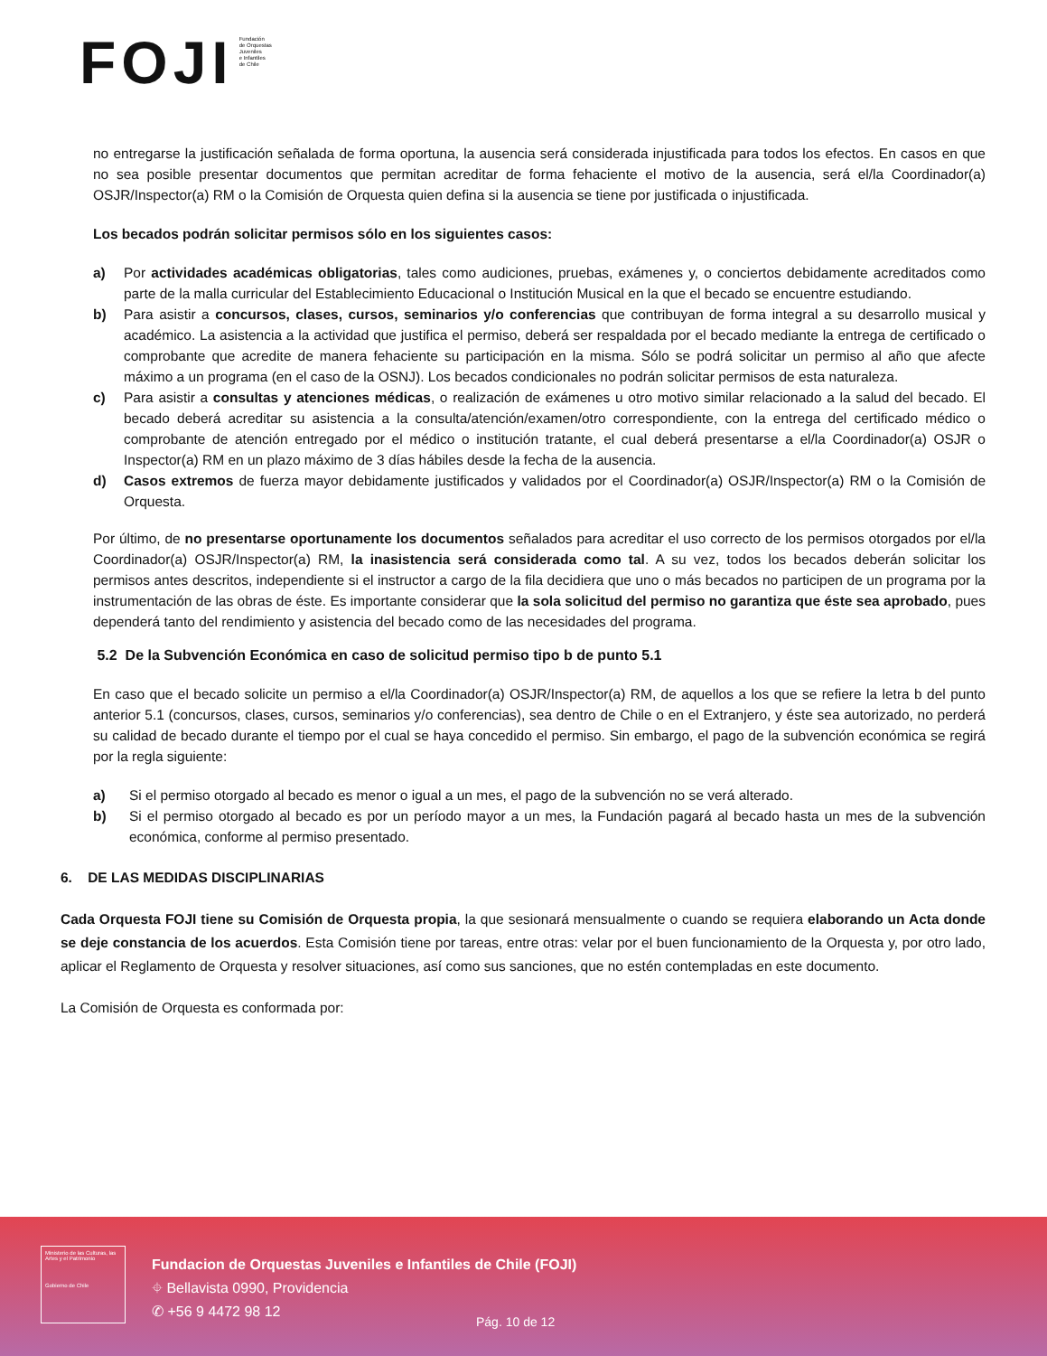FOJI
Fundación
de Orquestas
Juveniles
e Infantiles
de Chile
no entregarse la justificación señalada de forma oportuna, la ausencia será considerada injustificada para todos los efectos. En casos en que no sea posible presentar documentos que permitan acreditar de forma fehaciente el motivo de la ausencia, será el/la Coordinador(a) OSJR/Inspector(a) RM o la Comisión de Orquesta quien defina si la ausencia se tiene por justificada o injustificada.
Los becados podrán solicitar permisos sólo en los siguientes casos:
a) Por actividades académicas obligatorias, tales como audiciones, pruebas, exámenes y, o conciertos debidamente acreditados como parte de la malla curricular del Establecimiento Educacional o Institución Musical en la que el becado se encuentre estudiando.
b) Para asistir a concursos, clases, cursos, seminarios y/o conferencias que contribuyan de forma integral a su desarrollo musical y académico. La asistencia a la actividad que justifica el permiso, deberá ser respaldada por el becado mediante la entrega de certificado o comprobante que acredite de manera fehaciente su participación en la misma. Sólo se podrá solicitar un permiso al año que afecte máximo a un programa (en el caso de la OSNJ). Los becados condicionales no podrán solicitar permisos de esta naturaleza.
c) Para asistir a consultas y atenciones médicas, o realización de exámenes u otro motivo similar relacionado a la salud del becado. El becado deberá acreditar su asistencia a la consulta/atención/examen/otro correspondiente, con la entrega del certificado médico o comprobante de atención entregado por el médico o institución tratante, el cual deberá presentarse a el/la Coordinador(a) OSJR o Inspector(a) RM en un plazo máximo de 3 días hábiles desde la fecha de la ausencia.
d) Casos extremos de fuerza mayor debidamente justificados y validados por el Coordinador(a) OSJR/Inspector(a) RM o la Comisión de Orquesta.
Por último, de no presentarse oportunamente los documentos señalados para acreditar el uso correcto de los permisos otorgados por el/la Coordinador(a) OSJR/Inspector(a) RM, la inasistencia será considerada como tal. A su vez, todos los becados deberán solicitar los permisos antes descritos, independiente si el instructor a cargo de la fila decidiera que uno o más becados no participen de un programa por la instrumentación de las obras de éste. Es importante considerar que la sola solicitud del permiso no garantiza que éste sea aprobado, pues dependerá tanto del rendimiento y asistencia del becado como de las necesidades del programa.
5.2 De la Subvención Económica en caso de solicitud permiso tipo b de punto 5.1
En caso que el becado solicite un permiso a el/la Coordinador(a) OSJR/Inspector(a) RM, de aquellos a los que se refiere la letra b del punto anterior 5.1 (concursos, clases, cursos, seminarios y/o conferencias), sea dentro de Chile o en el Extranjero, y éste sea autorizado, no perderá su calidad de becado durante el tiempo por el cual se haya concedido el permiso. Sin embargo, el pago de la subvención económica se regirá por la regla siguiente:
a) Si el permiso otorgado al becado es menor o igual a un mes, el pago de la subvención no se verá alterado.
b) Si el permiso otorgado al becado es por un período mayor a un mes, la Fundación pagará al becado hasta un mes de la subvención económica, conforme al permiso presentado.
6. DE LAS MEDIDAS DISCIPLINARIAS
Cada Orquesta FOJI tiene su Comisión de Orquesta propia, la que sesionará mensualmente o cuando se requiera elaborando un Acta donde se deje constancia de los acuerdos. Esta Comisión tiene por tareas, entre otras: velar por el buen funcionamiento de la Orquesta y, por otro lado, aplicar el Reglamento de Orquesta y resolver situaciones, así como sus sanciones, que no estén contempladas en este documento.
La Comisión de Orquesta es conformada por:
Ministerio de las Culturas, las Artes y el Patrimonio
Gobierno de Chile
Fundacion de Orquestas Juveniles e Infantiles de Chile (FOJI)
⌖ Bellavista 0990, Providencia
✆ +56 9 4472 98 12
Pág. 10 de 12